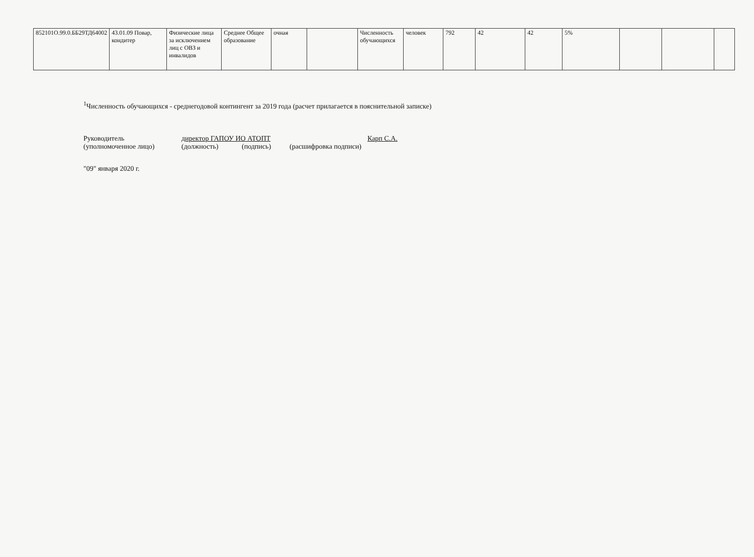| 852101О.99.0.ББ29ТД64002 | 43.01.09 Повар, кондитер | Физические лица за исключением лиц с ОВЗ и инвалидов | Среднее Общее образование | очная | | Численность обучающихся | человек | 792 | 42 | 42 | 5% | | | |
<sup>1</sup> Численность обучающихся - среднегодовой контингент за 2019 года (расчет прилагается в пояснительной записке)
Руководитель директор ГАПОУ ИО АТОПТ Карп С.А.
(уполномоченное лицо) (должность) (подпись) (расшифровка подписи)
"09" января 2020 г.